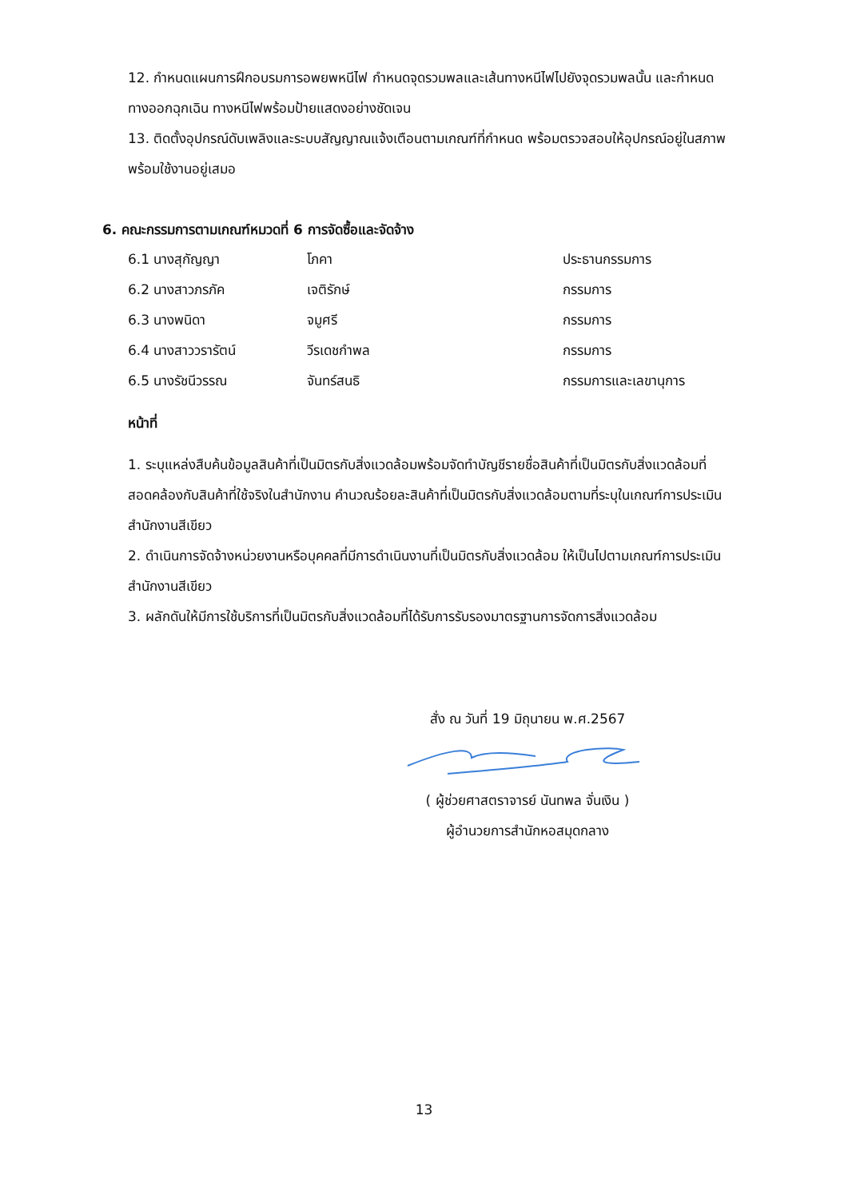12. กำหนดแผนการฝึกอบรมการอพยพหนีไฟ กำหนดจุดรวมพลและเส้นทางหนีไฟไปยังจุดรวมพลนั้น และกำหนดทางออกฉุกเฉิน ทางหนีไฟพร้อมป้ายแสดงอย่างชัดเจน
13. ติดตั้งอุปกรณ์ดับเพลิงและระบบสัญญาณแจ้งเตือนตามเกณฑ์ที่กำหนด พร้อมตรวจสอบให้อุปกรณ์อยู่ในสภาพพร้อมใช้งานอยู่เสมอ
6. คณะกรรมการตามเกณฑ์หมวดที่ 6 การจัดซื้อและจัดจ้าง
| 6.1 นางสุกัญญา | โภคา | ประธานกรรมการ |
| 6.2 นางสาวภรภัค | เจติรักษ์ | กรรมการ |
| 6.3 นางพนิดา | จมูศรี | กรรมการ |
| 6.4 นางสาววรารัตน์ | วีรเดชกำพล | กรรมการ |
| 6.5 นางรัชนีวรรณ | จันทร์สนธิ | กรรมการและเลขานุการ |
หน้าที่
1. ระบุแหล่งสืบค้นข้อมูลสินค้าที่เป็นมิตรกับสิ่งแวดล้อมพร้อมจัดทำบัญชีรายชื่อสินค้าที่เป็นมิตรกับสิ่งแวดล้อมที่สอดคล้องกับสินค้าที่ใช้จริงในสำนักงาน คำนวณร้อยละสินค้าที่เป็นมิตรกับสิ่งแวดล้อมตามที่ระบุในเกณฑ์การประเมินสำนักงานสีเขียว
2. ดำเนินการจัดจ้างหน่วยงานหรือบุคคลที่มีการดำเนินงานที่เป็นมิตรกับสิ่งแวดล้อม ให้เป็นไปตามเกณฑ์การประเมินสำนักงานสีเขียว
3. ผลักดันให้มีการใช้บริการที่เป็นมิตรกับสิ่งแวดล้อมที่ได้รับการรับรองมาตรฐานการจัดการสิ่งแวดล้อม
สั่ง ณ วันที่ 19 มิถุนายน พ.ศ.2567
( ผู้ช่วยศาสตราจารย์ นันทพล จั่นเงิน )
ผู้อำนวยการสำนักหอสมุดกลาง
13